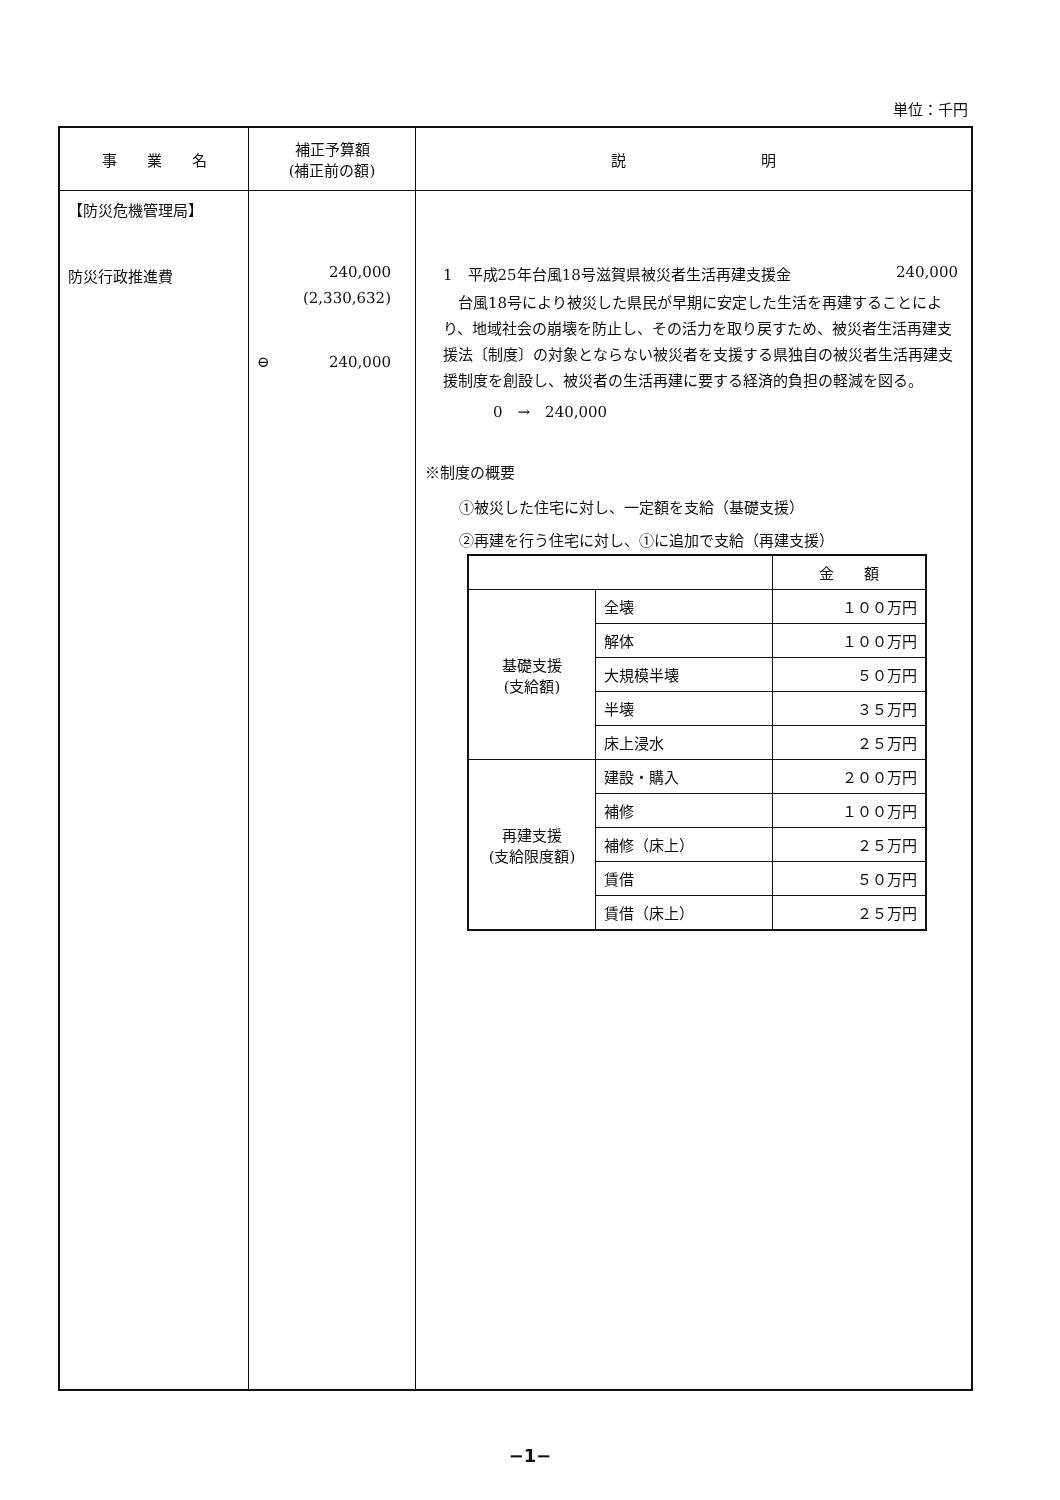単位：千円
| 事 業 名 | 補正予算額 (補正前の額) | 説 明 |
| --- | --- | --- |
| 【防災危機管理局】 防災行政推進費 | 240,000 (2,330,632) ⊖ 240,000 | 1 平成25年台風18号滋賀県被災者生活再建支援金 240,000 台風18号により被災した県民が早期に安定した生活を再建することにより、地域社会の崩壊を防止し、その活力を取り戻すため、被災者生活再建支援法〔制度〕の対象とならない被災者を支援する県独自の被災者生活再建支援制度を創設し、被災者の生活再建に要する経済的負担の軽減を図る。 0 → 240,000 ※制度の概要 ①被災した住宅に対し、一定額を支給（基礎支援） ②再建を行う住宅に対し、①に追加で支給（再建支援） / / / 金 額 / / 基礎支援 (支給額) / 全壊 / １００万円 / / / 解体 / １００万円 / / / 大規模半壊 / ５０万円 / / / 半壊 / ３５万円 / / / 床上浸水 / ２５万円 / / 再建支援 (支給限度額) / 建設・購入 / ２００万円 / / / 補修 / １００万円 / / / 補修（床上） / ２５万円 / / / 賃借 / ５０万円 / / / 賃借（床上） / ２５万円 / |
−1−